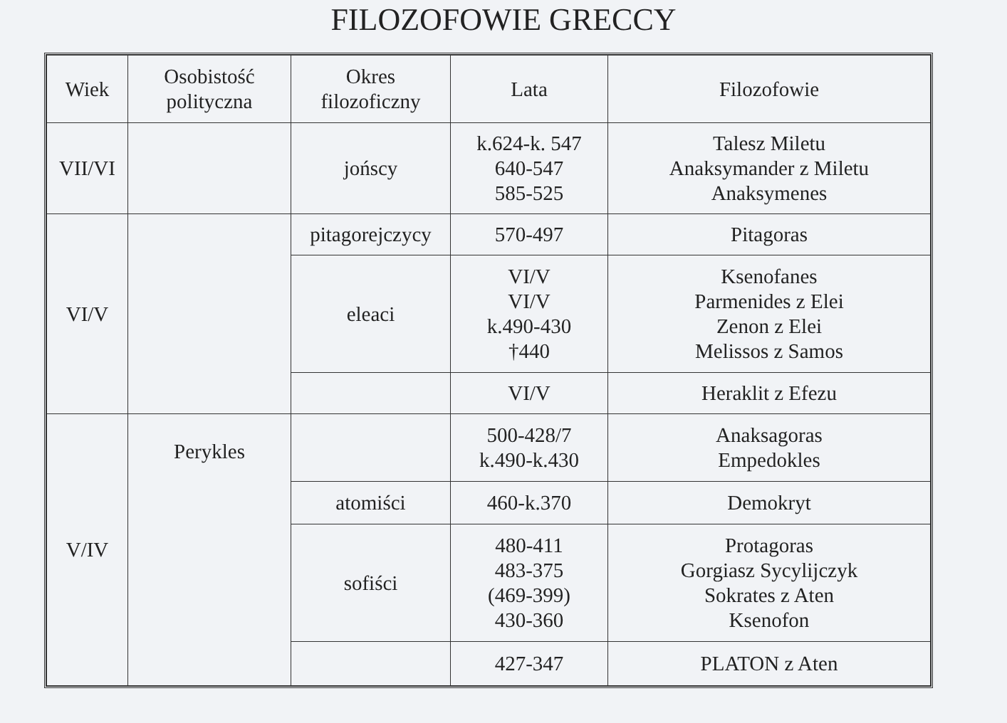FILOZOFOWIE GRECCY
| Wiek | Osobistość polityczna | Okres filozoficzny | Lata | Filozofowie |
| --- | --- | --- | --- | --- |
| VII/VI | | jońscy | k.624-k. 547 640-547 585-525 | Talesz Miletu Anaksymander z Miletu Anaksymenes |
| VI/V | | pitagorejczycy | 570-497 | Pitagoras |
| | | eleaci | VI/V VI/V k.490-430 †440 | Ksenofanes Parmenides z Elei Zenon z Elei Melissos z Samos |
| | | | VI/V | Heraklit z Efezu |
| V/IV | Perykles | | 500-428/7 k.490-k.430 | Anaksagoras Empedokles |
| | | atomiści | 460-k.370 | Demokryt |
| | | sofiści | 480-411 483-375 (469-399) 430-360 | Protagoras Gorgiasz Sycylijczyk Sokrates z Aten Ksenofon |
| | | | 427-347 | PLATON z Aten |